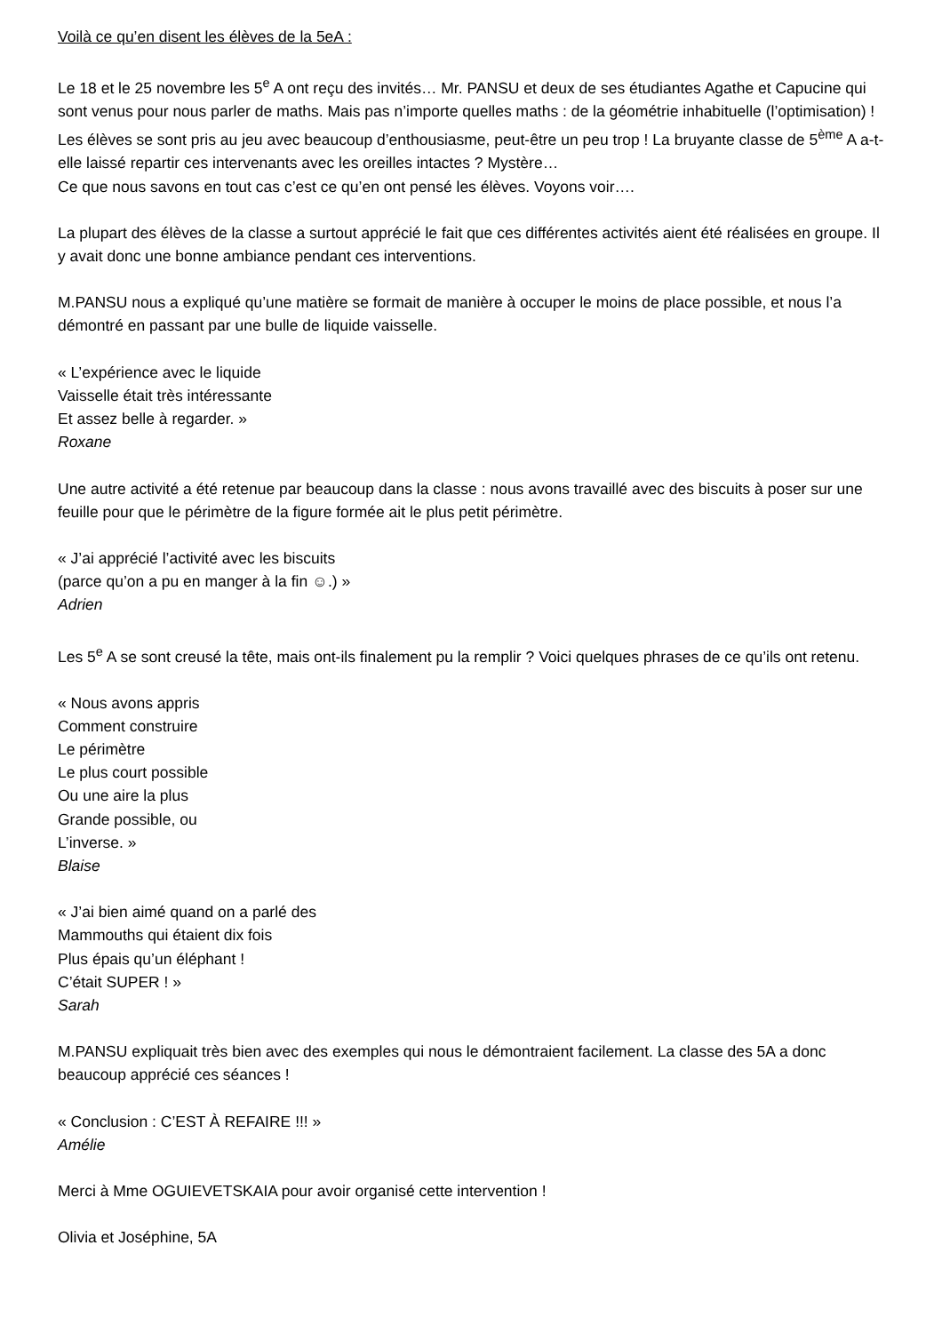Voilà ce qu’en disent les élèves de la 5eA :
Le 18 et le 25 novembre les 5<sup>e</sup> A ont reçu des invités… Mr. PANSU et deux de ses étudiantes Agathe et Capucine qui sont venus pour nous parler de maths. Mais pas n’importe quelles maths : de la géométrie inhabituelle (l’optimisation) !
Les élèves se sont pris au jeu avec beaucoup d’enthousiasme, peut-être un peu trop ! La bruyante classe de 5<sup>ème</sup> A a-t-elle laissé repartir ces intervenants avec les oreilles intactes ? Mystère…
Ce que nous savons en tout cas c’est ce qu’en ont pensé les élèves. Voyons voir….
La plupart des élèves de la classe a surtout apprécié le fait que ces différentes activités aient été réalisées en groupe. Il y avait donc une bonne ambiance pendant ces interventions.
M.PANSU nous a expliqué qu’une matière se formait de manière à occuper le moins de place possible, et nous l’a démontré en passant par une bulle de liquide vaisselle.
« L’expérience avec le liquide
Vaisselle était très intéressante
Et assez belle à regarder. »
Roxane
Une autre activité a été retenue par beaucoup dans la classe : nous avons travaillé avec des biscuits à poser sur une feuille pour que le périmètre de la figure formée ait le plus petit périmètre.
« J’ai apprécié l’activité avec les biscuits
(parce qu’on a pu en manger à la fin ☺.) »
Adrien
Les 5<sup>e</sup> A se sont creusé la tête, mais ont-ils finalement pu la remplir ? Voici quelques phrases de ce qu’ils ont retenu.
« Nous avons appris
Comment construire
Le périmètre
Le plus court possible
Ou une aire la plus
Grande possible, ou
L’inverse. »
Blaise
« J’ai bien aimé quand on a parlé des
Mammouths qui étaient dix fois
Plus épais qu’un éléphant !
C’était SUPER ! »
Sarah
M.PANSU expliquait très bien avec des exemples qui nous le démontraient facilement. La classe des 5A a donc beaucoup apprécié ces séances !
« Conclusion : C’EST À REFAIRE !!! »
Amélie
Merci à Mme OGUIEVETSKAIA pour avoir organisé cette intervention !
Olivia et Joséphine, 5A